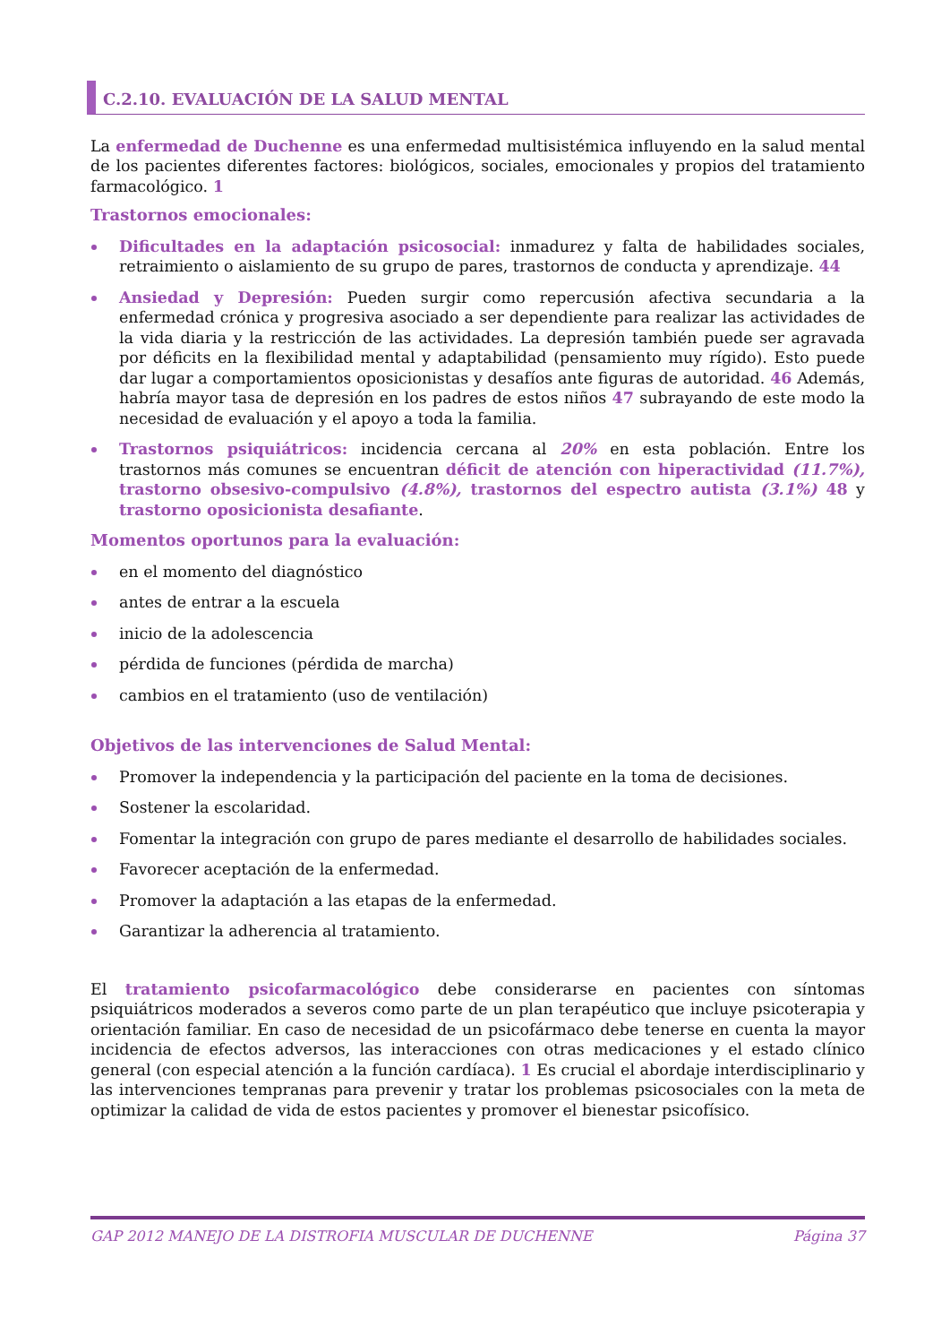C.2.10. EVALUACIÓN DE LA SALUD MENTAL
La enfermedad de Duchenne es una enfermedad multisistémica influyendo en la salud mental de los pacientes diferentes factores: biológicos, sociales, emocionales y propios del tratamiento farmacológico. 1
Trastornos emocionales:
Dificultades en la adaptación psicosocial: inmadurez y falta de habilidades sociales, retraimiento o aislamiento de su grupo de pares, trastornos de conducta y aprendizaje. 44
Ansiedad y Depresión: Pueden surgir como repercusión afectiva secundaria a la enfermedad crónica y progresiva asociado a ser dependiente para realizar las actividades de la vida diaria y la restricción de las actividades. La depresión también puede ser agravada por déficits en la flexibilidad mental y adaptabilidad (pensamiento muy rígido). Esto puede dar lugar a comportamientos oposicionistas y desafíos ante figuras de autoridad. 46 Además, habría mayor tasa de depresión en los padres de estos niños 47 subrayando de este modo la necesidad de evaluación y el apoyo a toda la familia.
Trastornos psiquiátricos: incidencia cercana al 20% en esta población. Entre los trastornos más comunes se encuentran déficit de atención con hiperactividad (11.7%), trastorno obsesivo-compulsivo (4.8%), trastornos del espectro autista (3.1%) 48 y trastorno oposicionista desafiante.
Momentos oportunos para la evaluación:
en el momento del diagnóstico
antes de entrar a la escuela
inicio de la adolescencia
pérdida de funciones (pérdida de marcha)
cambios en el tratamiento (uso de ventilación)
Objetivos de las intervenciones de Salud Mental:
Promover la independencia y la participación del paciente en la toma de decisiones.
Sostener la escolaridad.
Fomentar la integración con grupo de pares mediante el desarrollo de habilidades sociales.
Favorecer aceptación de la enfermedad.
Promover la adaptación a las etapas de la enfermedad.
Garantizar la adherencia al tratamiento.
El tratamiento psicofarmacológico debe considerarse en pacientes con síntomas psiquiátricos moderados a severos como parte de un plan terapéutico que incluye psicoterapia y orientación familiar. En caso de necesidad de un psicofármaco debe tenerse en cuenta la mayor incidencia de efectos adversos, las interacciones con otras medicaciones y el estado clínico general (con especial atención a la función cardíaca). 1 Es crucial el abordaje interdisciplinario y las intervenciones tempranas para prevenir y tratar los problemas psicosociales con la meta de optimizar la calidad de vida de estos pacientes y promover el bienestar psicofísico.
GAP 2012 MANEJO DE LA DISTROFIA MUSCULAR DE DUCHENNE Página 37